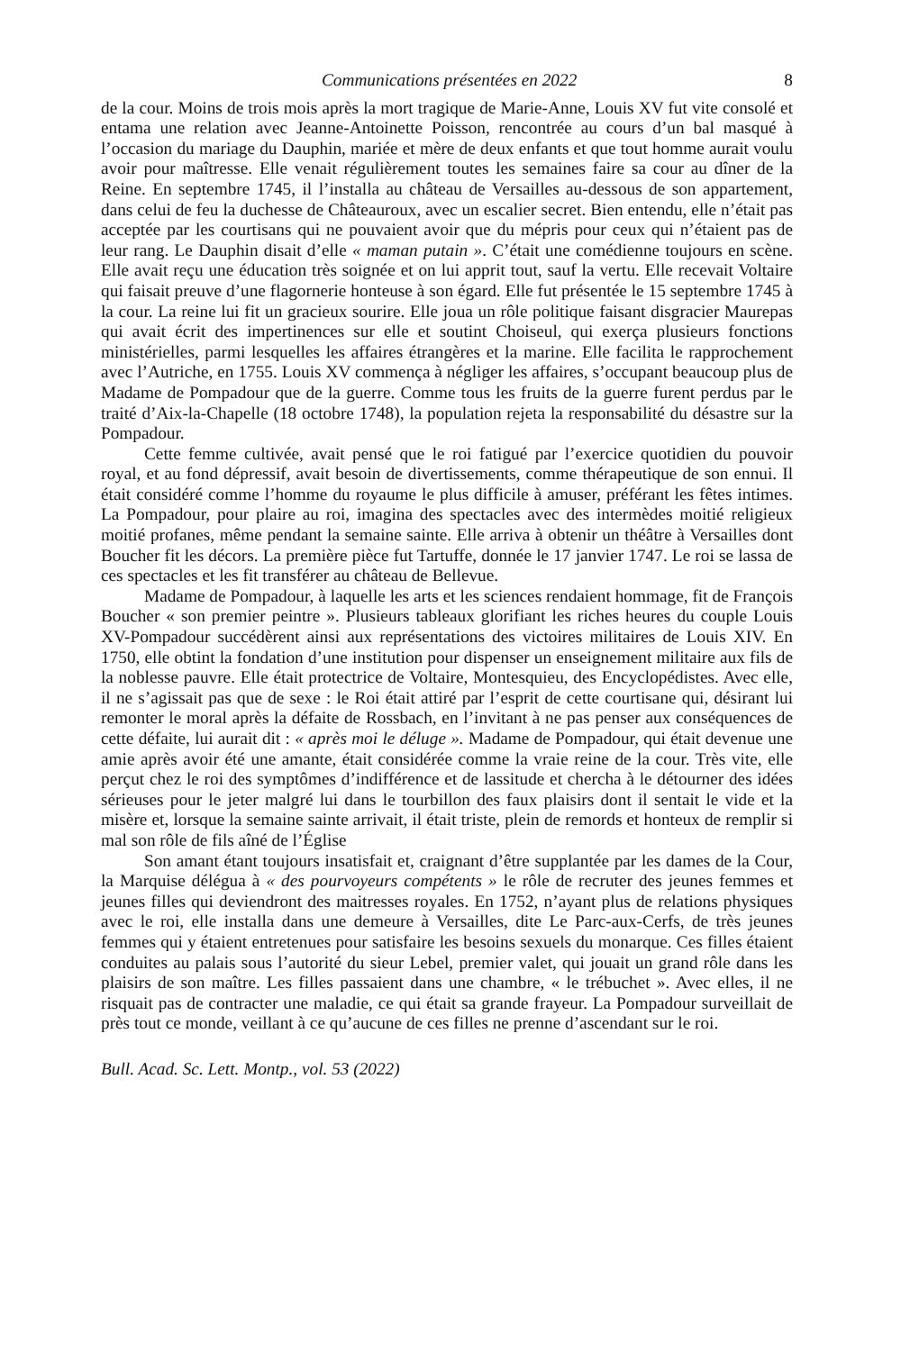Communications présentées en 2022 8
de la cour. Moins de trois mois après la mort tragique de Marie-Anne, Louis XV fut vite consolé et entama une relation avec Jeanne-Antoinette Poisson, rencontrée au cours d’un bal masqué à l’occasion du mariage du Dauphin, mariée et mère de deux enfants et que tout homme aurait voulu avoir pour maîtresse. Elle venait régulièrement toutes les semaines faire sa cour au dîner de la Reine. En septembre 1745, il l’installa au château de Versailles au-dessous de son appartement, dans celui de feu la duchesse de Châteauroux, avec un escalier secret. Bien entendu, elle n’était pas acceptée par les courtisans qui ne pouvaient avoir que du mépris pour ceux qui n’étaient pas de leur rang. Le Dauphin disait d’elle « maman putain ». C’était une comédienne toujours en scène. Elle avait reçu une éducation très soignée et on lui apprit tout, sauf la vertu. Elle recevait Voltaire qui faisait preuve d’une flagornerie honteuse à son égard. Elle fut présentée le 15 septembre 1745 à la cour. La reine lui fit un gracieux sourire. Elle joua un rôle politique faisant disgracier Maurepas qui avait écrit des impertinences sur elle et soutint Choiseul, qui exerça plusieurs fonctions ministérielles, parmi lesquelles les affaires étrangères et la marine. Elle facilita le rapprochement avec l’Autriche, en 1755. Louis XV commença à négliger les affaires, s’occupant beaucoup plus de Madame de Pompadour que de la guerre. Comme tous les fruits de la guerre furent perdus par le traité d’Aix-la-Chapelle (18 octobre 1748), la population rejeta la responsabilité du désastre sur la Pompadour.
Cette femme cultivée, avait pensé que le roi fatigué par l’exercice quotidien du pouvoir royal, et au fond dépressif, avait besoin de divertissements, comme thérapeutique de son ennui. Il était considéré comme l’homme du royaume le plus difficile à amuser, préférant les fêtes intimes. La Pompadour, pour plaire au roi, imagina des spectacles avec des intermèdes moitié religieux moitié profanes, même pendant la semaine sainte. Elle arriva à obtenir un théâtre à Versailles dont Boucher fit les décors. La première pièce fut Tartuffe, donnée le 17 janvier 1747. Le roi se lassa de ces spectacles et les fit transférer au château de Bellevue.
Madame de Pompadour, à laquelle les arts et les sciences rendaient hommage, fit de François Boucher « son premier peintre ». Plusieurs tableaux glorifiant les riches heures du couple Louis XV-Pompadour succédèrent ainsi aux représentations des victoires militaires de Louis XIV. En 1750, elle obtint la fondation d’une institution pour dispenser un enseignement militaire aux fils de la noblesse pauvre. Elle était protectrice de Voltaire, Montesquieu, des Encyclopédistes. Avec elle, il ne s’agissait pas que de sexe : le Roi était attiré par l’esprit de cette courtisane qui, désirant lui remonter le moral après la défaite de Rossbach, en l’invitant à ne pas penser aux conséquences de cette défaite, lui aurait dit : « après moi le déluge ». Madame de Pompadour, qui était devenue une amie après avoir été une amante, était considérée comme la vraie reine de la cour. Très vite, elle perçut chez le roi des symptômes d’indifférence et de lassitude et chercha à le détourner des idées sérieuses pour le jeter malgré lui dans le tourbillon des faux plaisirs dont il sentait le vide et la misère et, lorsque la semaine sainte arrivait, il était triste, plein de remords et honteux de remplir si mal son rôle de fils aîné de l’Église
Son amant étant toujours insatisfait et, craignant d’être supplantée par les dames de la Cour, la Marquise délégua à « des pourvoyeurs compétents » le rôle de recruter des jeunes femmes et jeunes filles qui deviendront des maitresses royales. En 1752, n’ayant plus de relations physiques avec le roi, elle installa dans une demeure à Versailles, dite Le Parc-aux-Cerfs, de très jeunes femmes qui y étaient entretenues pour satisfaire les besoins sexuels du monarque. Ces filles étaient conduites au palais sous l’autorité du sieur Lebel, premier valet, qui jouait un grand rôle dans les plaisirs de son maître. Les filles passaient dans une chambre, « le trébuchet ». Avec elles, il ne risquait pas de contracter une maladie, ce qui était sa grande frayeur. La Pompadour surveillait de près tout ce monde, veillant à ce qu’aucune de ces filles ne prenne d’ascendant sur le roi.
Bull. Acad. Sc. Lett. Montp., vol. 53 (2022)